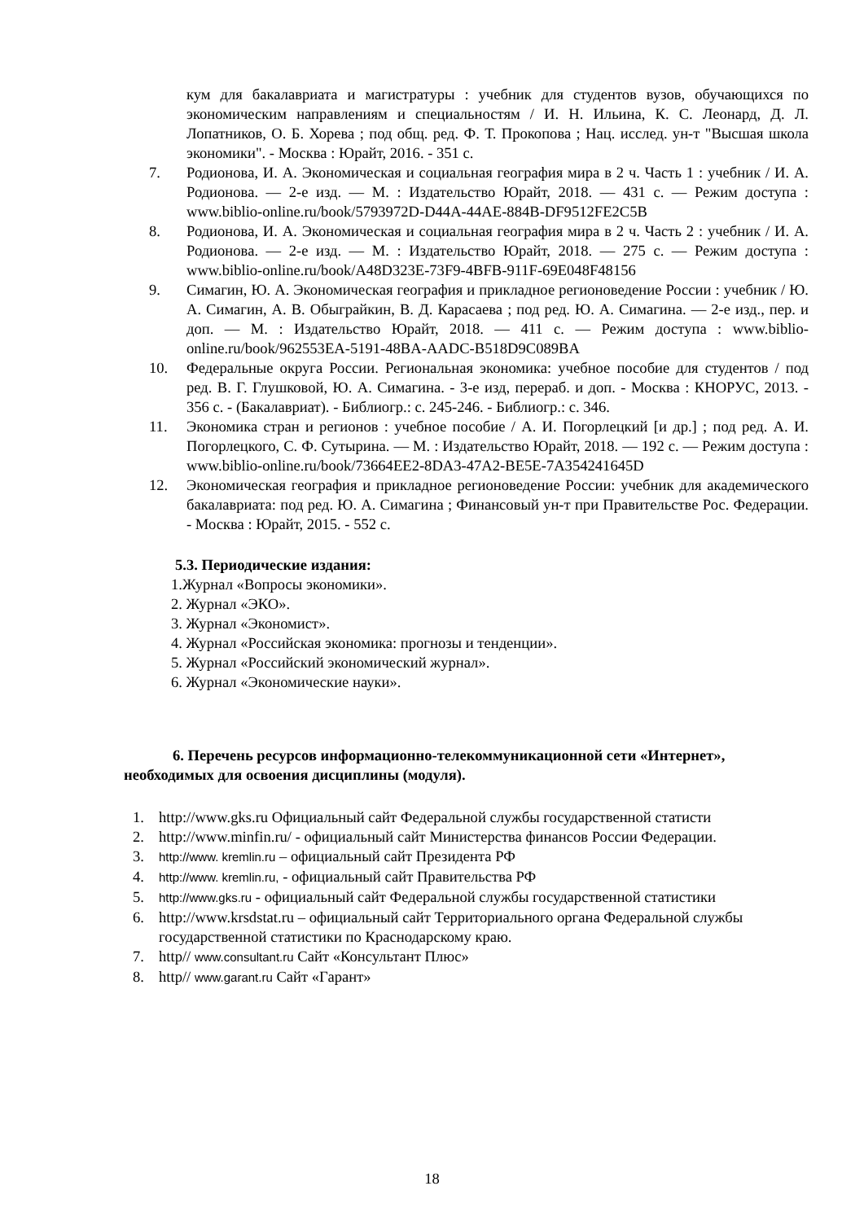кум для бакалавриата и магистратуры : учебник для студентов вузов, обучающихся по экономическим направлениям и специальностям / И. Н. Ильина, К. С. Леонард, Д. Л. Лопатников, О. Б. Хорева ; под общ. ред. Ф. Т. Прокопова ; Нац. исслед. ун-т "Высшая школа экономики". - Москва : Юрайт, 2016. - 351 с.
7. Родионова, И. А. Экономическая и социальная география мира в 2 ч. Часть 1 : учебник / И. А. Родионова. — 2-е изд. — М. : Издательство Юрайт, 2018. — 431 с. — Режим доступа : www.biblio-online.ru/book/5793972D-D44A-44AE-884B-DF9512FE2C5B
8. Родионова, И. А. Экономическая и социальная география мира в 2 ч. Часть 2 : учебник / И. А. Родионова. — 2-е изд. — М. : Издательство Юрайт, 2018. — 275 с. — Режим доступа : www.biblio-online.ru/book/A48D323E-73F9-4BFB-911F-69E048F48156
9. Симагин, Ю. А. Экономическая география и прикладное регионоведение России : учебник / Ю. А. Симагин, А. В. Обыграйкин, В. Д. Карасаева ; под ред. Ю. А. Симагина. — 2-е изд., пер. и доп. — М. : Издательство Юрайт, 2018. — 411 с. — Режим доступа : www.biblio-online.ru/book/962553EA-5191-48BA-AADC-B518D9C089BA
10. Федеральные округа России. Региональная экономика: учебное пособие для студентов / под ред. В. Г. Глушковой, Ю. А. Симагина. - 3-е изд, перераб. и доп. - Москва : КНОРУС, 2013. - 356 с. - (Бакалавриат). - Библиогр.: с. 245-246. - Библиогр.: с. 346.
11. Экономика стран и регионов : учебное пособие / А. И. Погорлецкий [и др.] ; под ред. А. И. Погорлецкого, С. Ф. Сутырина. — М. : Издательство Юрайт, 2018. — 192 с. — Режим доступа : www.biblio-online.ru/book/73664EE2-8DA3-47A2-BE5E-7A354241645D
12. Экономическая география и прикладное регионоведение России: учебник для академического бакалавриата: под ред. Ю. А. Симагина ; Финансовый ун-т при Правительстве Рос. Федерации. - Москва : Юрайт, 2015. - 552 с.
5.3. Периодические издания:
1.Журнал «Вопросы экономики».
2. Журнал «ЭКО».
3. Журнал «Экономист».
4. Журнал «Российская экономика: прогнозы и тенденции».
5. Журнал «Российский экономический журнал».
6. Журнал «Экономические науки».
6. Перечень ресурсов информационно-телекоммуникационной сети «Интернет», необходимых для освоения дисциплины (модуля).
1. http://www.gks.ru Официальный сайт Федеральной службы государственной статисти
2. http://www.minfin.ru/ - официальный сайт Министерства финансов России Федерации.
3. http://www. kremlin.ru – официальный сайт Президента РФ
4. http://www. kremlin.ru, - официальный сайт Правительства РФ
5. http://www.gks.ru - официальный сайт Федеральной службы государственной статистики
6. http://www.krsdstat.ru – официальный сайт Территориального органа Федеральной службы государственной статистики по Краснодарскому краю.
7. http// www.consultant.ru Сайт «Консультант Плюс»
8. http// www.garant.ru Сайт «Гарант»
18